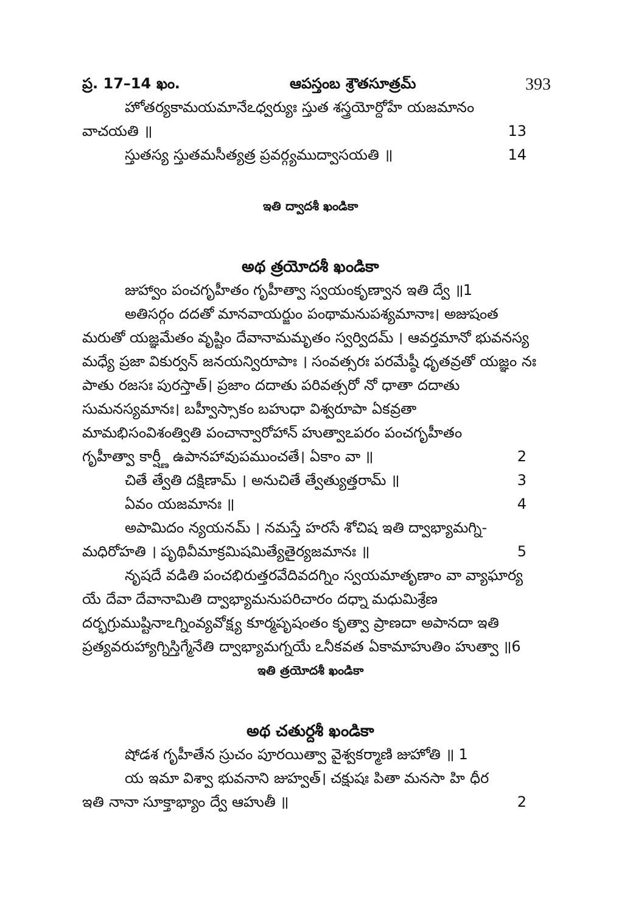ప్ర. 17–14 ఖం. ఆపస్తంబ శ్రౌతసూత్రమ్ 393
హోతర్యకామయమానేఽధ్వర్యుః స్తుత శస్త్రయోర్దోహే యజమానం
వాచయతి ॥ 13
స్తుతస్య స్తుతమసీత్యత్ర ప్రవర్గ్యముద్వాసయతి ॥ 14
ఇతి ద్వాదశీ ఖండికా
అథ త్రయోదశీ ఖండికా
జుహ్వాం పంచగృహీతం గృహీత్వా స్వయంకృణ్వాన ఇతి ద్వే ॥1
అతిసర్గం దదతో మానవాయర్జుం పంథామనుపశ్యమానాః। అజుషంత మరుతో యజ్ఞమేతం వృష్టిం దేవానామమృతం స్వర్విదమ్ । ఆవర్తమానో భువనస్య మధ్యే ప్రజా వికుర్వన్ జనయన్విరూపాః । సంవత్సరః పరమేష్ఠీ ధృతవ్రతో యజ్ఞం నః పాతు రజసః పురస్తాత్। ప్రజాం దదాతు పరివత్సరో నో ధాతా దదాతు సుమనస్యమానః। బహ్వీస్సాకం బహుధా విశ్వరూపా ఏకవ్రతా మామభిసంవిశంత్వితి పంచాన్వారోహాన్ హుత్వాఽపరం పంచగృహీతం
గృహీత్వా కార్ష్ణీ ఉపానహావుపముంచతే। ఏకాం వా ॥ 2
చితే త్వేతి దక్షిణామ్ । అనుచితే త్వేత్యుత్తరామ్ ॥ 3
ఏవం యజమానః ॥ 4
అపామిదం న్యయనమ్ । నమస్తే హరసే శోచిష ఇతి ద్వాభ్యామగ్ని-
మధిరోహతి । పృథివీమాక్రమిషమిత్యేతైర్యజమానః ॥ 5
నృషదే వడితి పంచభిరుత్తరవేదివదగ్నిం స్వయమాతృణాం వా వ్యాఘార్య యే దేవా దేవానామితి ద్వాభ్యామనుపరిచారం దధ్నా మధుమిశ్రేణ దర్భగ్రుముష్టినాఽగ్నింవ్యవోక్ష్య కూర్మపృషంతం కృత్వా ప్రాణదా అపానదా ఇతి ప్రత్యవరుహ్యాగ్నిస్తిగ్మేనేతి ద్వాభ్యామగ్నయే ఽనీకవత ఏకామాహుతిం హుత్వా ॥6
ఇతి త్రయోదశీ ఖండికా
అథ చతుర్దశీ ఖండికా
షోడశ గృహీతేన స్రుచం పూరయిత్వా వైశ్వకర్మాణి జుహోతి ॥ 1
య ఇమా విశ్వా భువనాని జుహ్వత్। చక్షుషః పితా మనసా హి ధీర
ఇతి నానా సూక్తాభ్యాం ద్వే ఆహుతీ ॥ 2